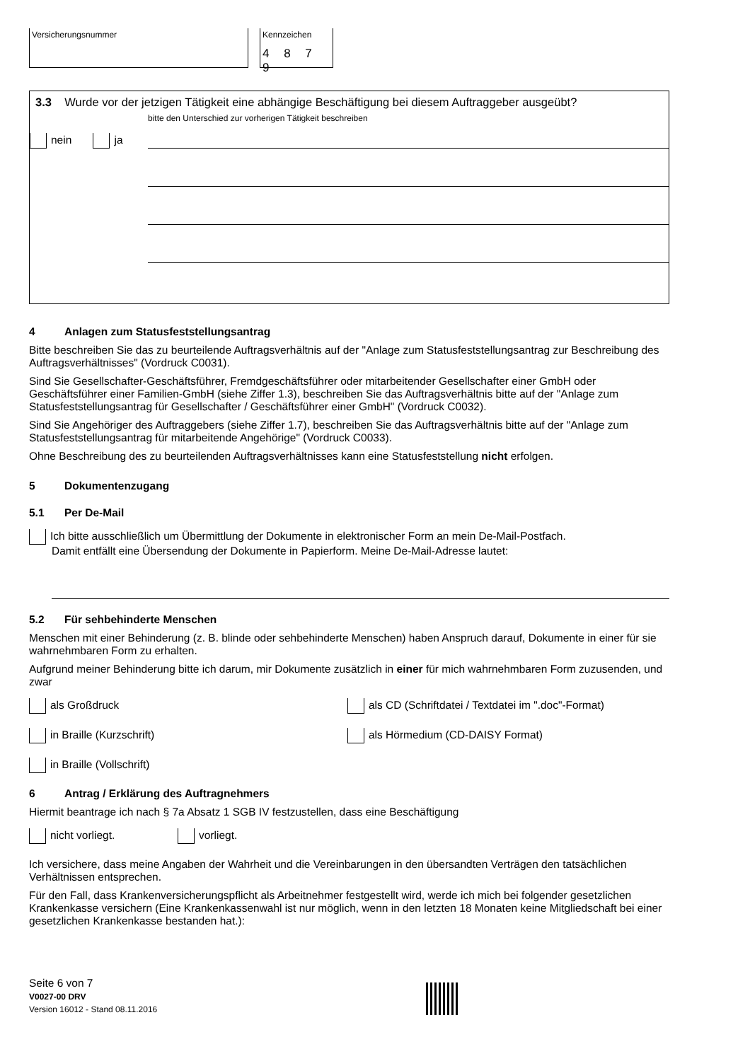Versicherungsnummer Kennzeichen
4 8 7 9
3.3 Wurde vor der jetzigen Tätigkeit eine abhängige Beschäftigung bei diesem Auftraggeber ausgeübt?
bitte den Unterschied zur vorherigen Tätigkeit beschreiben
nein ja
4 Anlagen zum Statusfeststellungsantrag
Bitte beschreiben Sie das zu beurteilende Auftragsverhältnis auf der "Anlage zum Statusfeststellungsantrag zur Beschreibung des Auftragsverhältnisses" (Vordruck C0031).
Sind Sie Gesellschafter-Geschäftsführer, Fremdgeschäftsführer oder mitarbeitender Gesellschafter einer GmbH oder Geschäftsführer einer Familien-GmbH (siehe Ziffer 1.3), beschreiben Sie das Auftragsverhältnis bitte auf der "Anlage zum Statusfeststellungsantrag für Gesellschafter / Geschäftsführer einer GmbH" (Vordruck C0032).
Sind Sie Angehöriger des Auftraggebers (siehe Ziffer 1.7), beschreiben Sie das Auftragsverhältnis bitte auf der "Anlage zum Statusfeststellungsantrag für mitarbeitende Angehörige" (Vordruck C0033).
Ohne Beschreibung des zu beurteilenden Auftragsverhältnisses kann eine Statusfeststellung nicht erfolgen.
5 Dokumentenzugang
5.1 Per De-Mail
Ich bitte ausschließlich um Übermittlung der Dokumente in elektronischer Form an mein De-Mail-Postfach.
Damit entfällt eine Übersendung der Dokumente in Papierform. Meine De-Mail-Adresse lautet:
5.2 Für sehbehinderte Menschen
Menschen mit einer Behinderung (z. B. blinde oder sehbehinderte Menschen) haben Anspruch darauf, Dokumente in einer für sie wahrnehmbaren Form zu erhalten.
Aufgrund meiner Behinderung bitte ich darum, mir Dokumente zusätzlich in einer für mich wahrnehmbaren Form zuzusenden, und zwar
als Großdruck als CD (Schriftdatei / Textdatei im ".doc"-Format)
in Braille (Kurzschrift) als Hörmedium (CD-DAISY Format)
in Braille (Vollschrift)
6 Antrag / Erklärung des Auftragnehmers
Hiermit beantrage ich nach § 7a Absatz 1 SGB IV festzustellen, dass eine Beschäftigung
nicht vorliegt. vorliegt.
Ich versichere, dass meine Angaben der Wahrheit und die Vereinbarungen in den übersandten Verträgen den tatsächlichen Verhältnissen entsprechen.
Für den Fall, dass Krankenversicherungspflicht als Arbeitnehmer festgestellt wird, werde ich mich bei folgender gesetzlichen Krankenkasse versichern (Eine Krankenkassenwahl ist nur möglich, wenn in den letzten 18 Monaten keine Mitgliedschaft bei einer gesetzlichen Krankenkasse bestanden hat.):
Seite 6 von 7
V0027-00 DRV
Version 16012 - Stand 08.11.2016